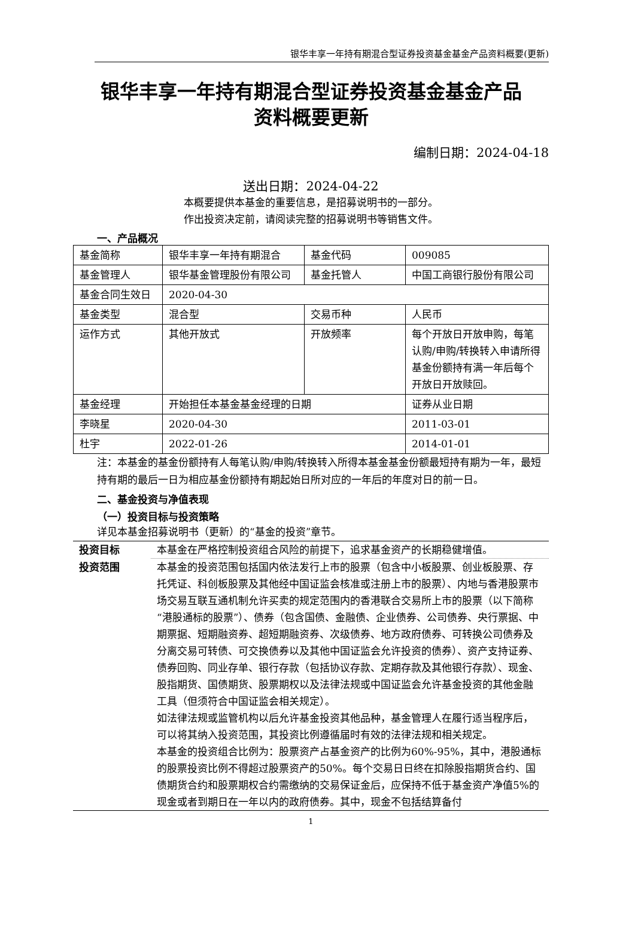银华丰享一年持有期混合型证券投资基金基金产品资料概要(更新)
银华丰享一年持有期混合型证券投资基金基金产品
资料概要更新
编制日期：2024-04-18
送出日期：2024-04-22
本概要提供本基金的重要信息，是招募说明书的一部分。
作出投资决定前，请阅读完整的招募说明书等销售文件。
一、产品概况
| 基金简称 | 银华丰享一年持有期混合 | 基金代码 | 009085 |
| 基金管理人 | 银华基金管理股份有限公司 | 基金托管人 | 中国工商银行股份有限公司 |
| 基金合同生效日 | 2020-04-30 | | |
| 基金类型 | 混合型 | 交易币种 | 人民币 |
| 运作方式 | 其他开放式 | 开放频率 | 每个开放日开放申购，每笔认购/申购/转换转入申请所得基金份额持有满一年后每个开放日开放赎回。 |
| 基金经理 | 开始担任本基金基金经理的日期 | | 证券从业日期 |
| 李晓星 | 2020-04-30 | | 2011-03-01 |
| 杜宇 | 2022-01-26 | | 2014-01-01 |
注：本基金的基金份额持有人每笔认购/申购/转换转入所得本基金基金份额最短持有期为一年，最短持有期的最后一日为相应基金份额持有期起始日所对应的一年后的年度对日的前一日。
二、基金投资与净值表现
（一）投资目标与投资策略
详见本基金招募说明书（更新）的“基金的投资”章节。
| 投资目标 | 本基金在严格控制投资组合风险的前提下，追求基金资产的长期稳健增值。 |
| 投资范围 | 本基金的投资范围包括国内依法发行上市的股票（包含中小板股票、创业板股票、存托凭证、科创板股票及其他经中国证监会核准或注册上市的股票）、内地与香港股票市场交易互联互通机制允许买卖的规定范围内的香港联合交易所上市的股票（以下简称“港股通标的股票”）、债券（包含国债、金融债、企业债券、公司债券、央行票据、中期票据、短期融资券、超短期融资券、次级债券、地方政府债券、可转换公司债券及分离交易可转债、可交换债券以及其他中国证监会允许投资的债券）、资产支持证券、债券回购、同业存单、银行存款（包括协议存款、定期存款及其他银行存款）、现金、股指期货、国债期货、股票期权以及法律法规或中国证监会允许基金投资的其他金融工具（但须符合中国证监会相关规定）。 如法律法规或监管机构以后允许基金投资其他品种，基金管理人在履行适当程序后，可以将其纳入投资范围，其投资比例遵循届时有效的法律法规和相关规定。 本基金的投资组合比例为：股票资产占基金资产的比例为60%-95%，其中，港股通标的股票投资比例不得超过股票资产的50%。每个交易日日终在扣除股指期货合约、国债期货合约和股票期权合约需缴纳的交易保证金后，应保持不低于基金资产净值5%的现金或者到期日在一年以内的政府债券。其中，现金不包括结算备付 |
1